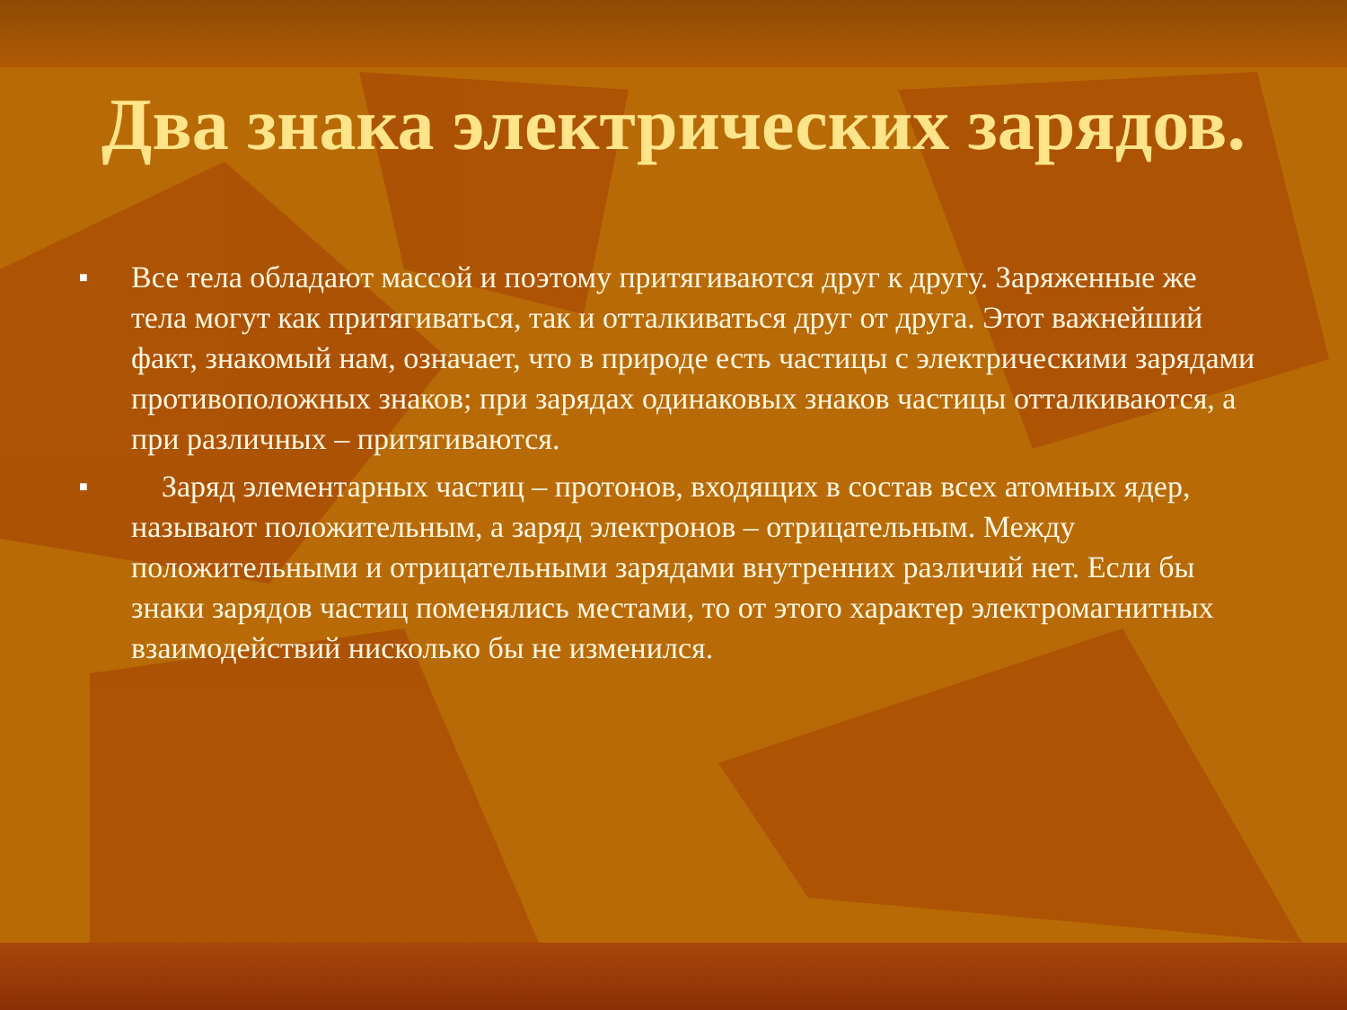Два знака электрических зарядов.
■ Все тела обладают массой и поэтому притягиваются друг к другу. Заряженные же тела могут как притягиваться, так и отталкиваться друг от друга. Этот важнейший факт, знакомый нам, означает, что в природе есть частицы с электрическими зарядами противоположных знаков; при зарядах одинаковых знаков частицы отталкиваются, а при различных – притягиваются.
■ Заряд элементарных частиц – протонов, входящих в состав всех атомных ядер, называют положительным, а заряд электронов – отрицательным. Между положительными и отрицательными зарядами внутренних различий нет. Если бы знаки зарядов частиц поменялись местами, то от этого характер электромагнитных взаимодействий нисколько бы не изменился.